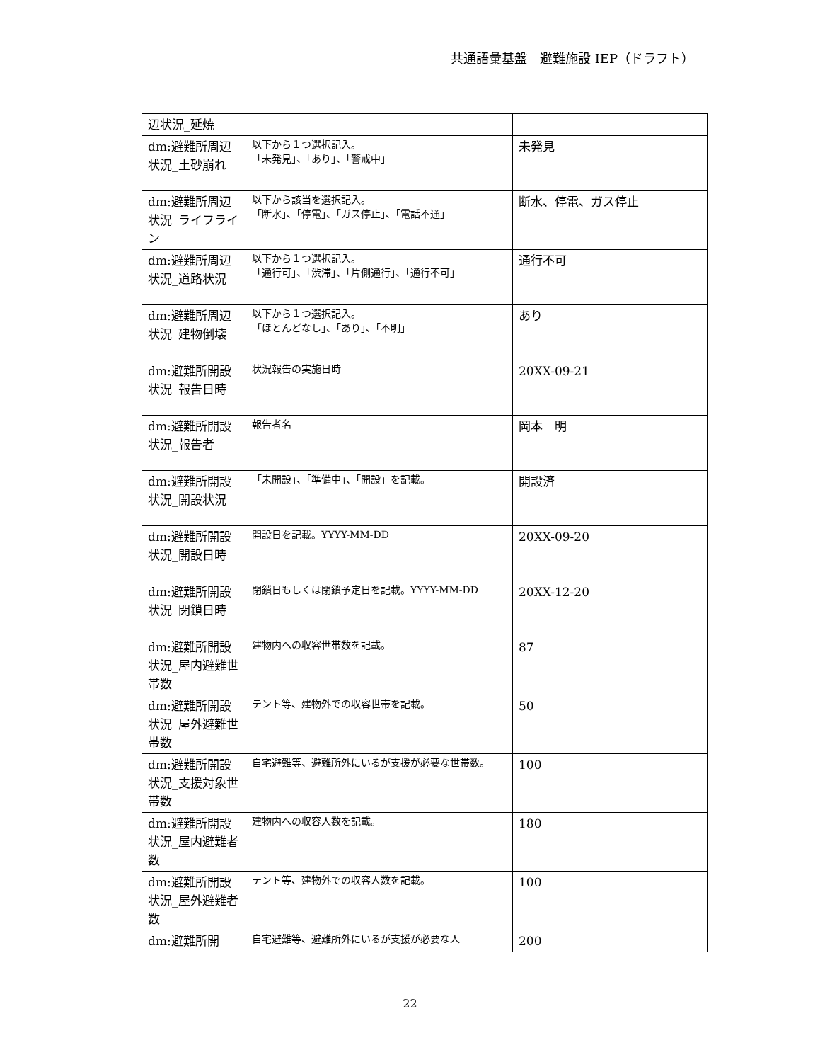共通語彙基盤　避難施設 IEP（ドラフト）
| 辺状況_延焼 | | |
| dm:避難所周辺状況_土砂崩れ | 以下から１つ選択記入。 「未発見」、「あり」、「警戒中」 | 未発見 |
| dm:避難所周辺状況_ライフライン | 以下から該当を選択記入。 「断水」、「停電」、「ガス停止」、「電話不通」 | 断水、停電、ガス停止 |
| dm:避難所周辺状況_道路状況 | 以下から１つ選択記入。 「通行可」、「渋滞」、「片側通行」、「通行不可」 | 通行不可 |
| dm:避難所周辺状況_建物倒壊 | 以下から１つ選択記入。 「ほとんどなし」、「あり」、「不明」 | あり |
| dm:避難所開設状況_報告日時 | 状況報告の実施日時 | 20XX-09-21 |
| dm:避難所開設状況_報告者 | 報告者名 | 岡本 明 |
| dm:避難所開設状況_開設状況 | 「未開設」、「準備中」、「開設」を記載。 | 開設済 |
| dm:避難所開設状況_開設日時 | 開設日を記載。YYYY-MM-DD | 20XX-09-20 |
| dm:避難所開設状況_閉鎖日時 | 閉鎖日もしくは閉鎖予定日を記載。YYYY-MM-DD | 20XX-12-20 |
| dm:避難所開設状況_屋内避難世帯数 | 建物内への収容世帯数を記載。 | 87 |
| dm:避難所開設状況_屋外避難世帯数 | テント等、建物外での収容世帯を記載。 | 50 |
| dm:避難所開設状況_支援対象世帯数 | 自宅避難等、避難所外にいるが支援が必要な世帯数。 | 100 |
| dm:避難所開設状況_屋内避難者数 | 建物内への収容人数を記載。 | 180 |
| dm:避難所開設状況_屋外避難者数 | テント等、建物外での収容人数を記載。 | 100 |
| dm:避難所開 | 自宅避難等、避難所外にいるが支援が必要な人 | 200 |
22